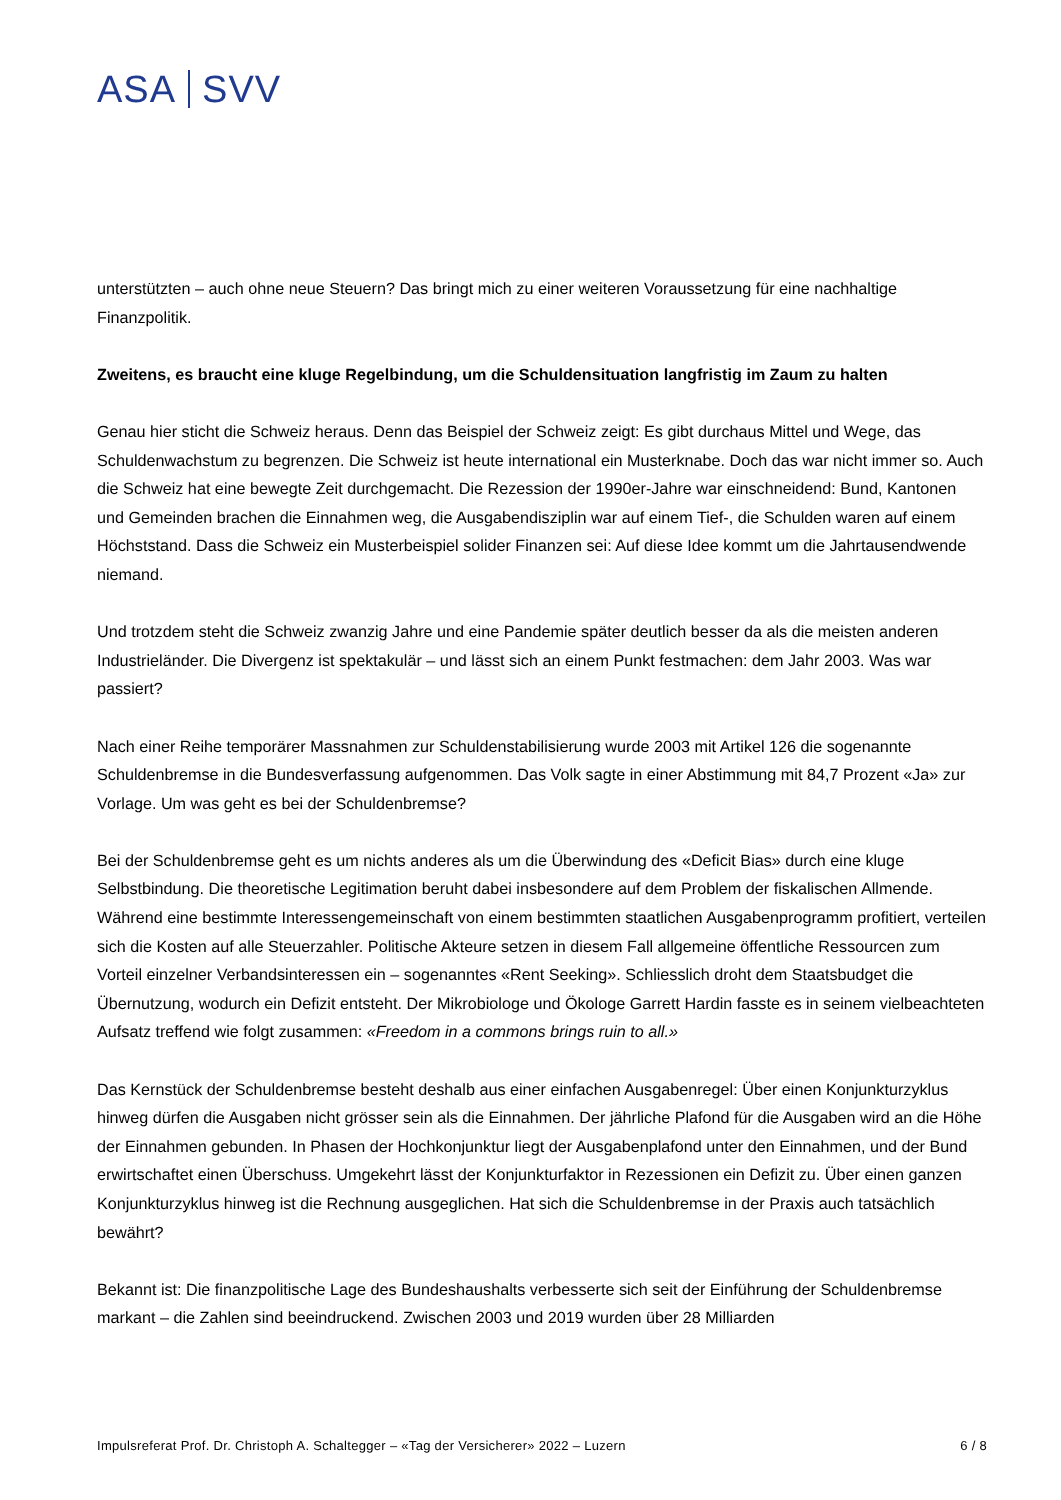ASA SVV
unterstützten – auch ohne neue Steuern? Das bringt mich zu einer weiteren Voraussetzung für eine nachhaltige Finanzpolitik.
Zweitens, es braucht eine kluge Regelbindung, um die Schuldensituation langfristig im Zaum zu halten
Genau hier sticht die Schweiz heraus. Denn das Beispiel der Schweiz zeigt: Es gibt durchaus Mittel und Wege, das Schuldenwachstum zu begrenzen. Die Schweiz ist heute international ein Musterknabe. Doch das war nicht immer so. Auch die Schweiz hat eine bewegte Zeit durchgemacht. Die Rezession der 1990er-Jahre war einschneidend: Bund, Kantonen und Gemeinden brachen die Einnahmen weg, die Ausgabendisziplin war auf einem Tief-, die Schulden waren auf einem Höchststand. Dass die Schweiz ein Musterbeispiel solider Finanzen sei: Auf diese Idee kommt um die Jahrtausendwende niemand.
Und trotzdem steht die Schweiz zwanzig Jahre und eine Pandemie später deutlich besser da als die meisten anderen Industrieländer. Die Divergenz ist spektakulär – und lässt sich an einem Punkt festmachen: dem Jahr 2003. Was war passiert?
Nach einer Reihe temporärer Massnahmen zur Schuldenstabilisierung wurde 2003 mit Artikel 126 die sogenannte Schuldenbremse in die Bundesverfassung aufgenommen. Das Volk sagte in einer Abstimmung mit 84,7 Prozent «Ja» zur Vorlage. Um was geht es bei der Schuldenbremse?
Bei der Schuldenbremse geht es um nichts anderes als um die Überwindung des «Deficit Bias» durch eine kluge Selbstbindung. Die theoretische Legitimation beruht dabei insbesondere auf dem Problem der fiskalischen Allmende. Während eine bestimmte Interessengemeinschaft von einem bestimmten staatlichen Ausgabenprogramm profitiert, verteilen sich die Kosten auf alle Steuerzahler. Politische Akteure setzen in diesem Fall allgemeine öffentliche Ressourcen zum Vorteil einzelner Verbandsinteressen ein – sogenanntes «Rent Seeking». Schliesslich droht dem Staatsbudget die Übernutzung, wodurch ein Defizit entsteht. Der Mikrobiologe und Ökologe Garrett Hardin fasste es in seinem vielbeachteten Aufsatz treffend wie folgt zusammen: «Freedom in a commons brings ruin to all.»
Das Kernstück der Schuldenbremse besteht deshalb aus einer einfachen Ausgabenregel: Über einen Konjunkturzyklus hinweg dürfen die Ausgaben nicht grösser sein als die Einnahmen. Der jährliche Plafond für die Ausgaben wird an die Höhe der Einnahmen gebunden. In Phasen der Hochkonjunktur liegt der Ausgabenplafond unter den Einnahmen, und der Bund erwirtschaftet einen Überschuss. Umgekehrt lässt der Konjunkturfaktor in Rezessionen ein Defizit zu. Über einen ganzen Konjunkturzyklus hinweg ist die Rechnung ausgeglichen. Hat sich die Schuldenbremse in der Praxis auch tatsächlich bewährt?
Bekannt ist: Die finanzpolitische Lage des Bundeshaushalts verbesserte sich seit der Einführung der Schuldenbremse markant – die Zahlen sind beeindruckend. Zwischen 2003 und 2019 wurden über 28 Milliarden
Impulsreferat Prof. Dr. Christoph A. Schaltegger – «Tag der Versicherer» 2022 – Luzern 6 / 8